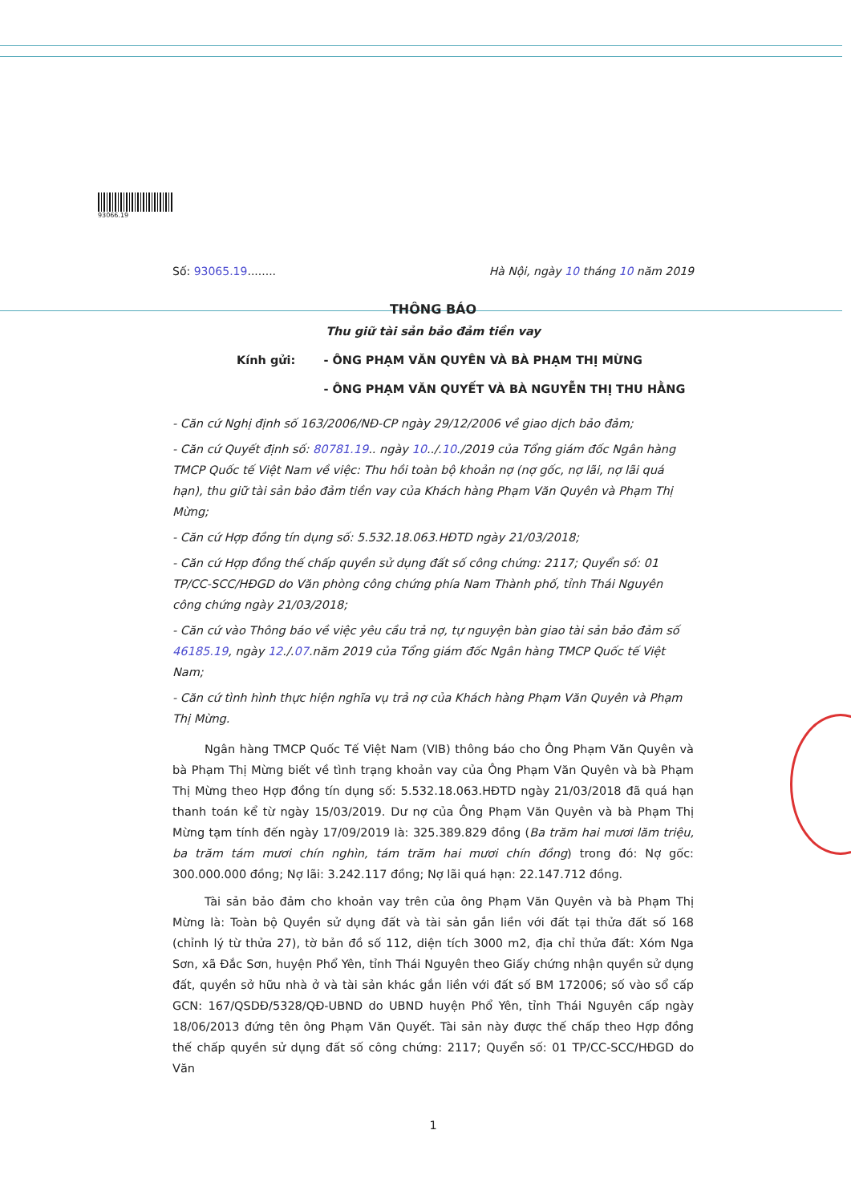93066.19
Số: 93065.19........ Hà Nội, ngày 10 tháng 10 năm 2019
THÔNG BÁO
Thu giữ tài sản bảo đảm tiền vay
Kính gửi: - ÔNG PHẠM VĂN QUYÊN VÀ BÀ PHẠM THỊ MỪNG
- ÔNG PHẠM VĂN QUYẾT VÀ BÀ NGUYỄN THỊ THU HẰNG
- Căn cứ Nghị định số 163/2006/NĐ-CP ngày 29/12/2006 về giao dịch bảo đảm;
- Căn cứ Quyết định số: 80781.19.. ngày 10../.10./2019 của Tổng giám đốc Ngân hàng TMCP Quốc tế Việt Nam về việc: Thu hồi toàn bộ khoản nợ (nợ gốc, nợ lãi, nợ lãi quá hạn), thu giữ tài sản bảo đảm tiền vay của Khách hàng Phạm Văn Quyên và Phạm Thị Mừng;
- Căn cứ Hợp đồng tín dụng số: 5.532.18.063.HĐTD ngày 21/03/2018;
- Căn cứ Hợp đồng thế chấp quyền sử dụng đất số công chứng: 2117; Quyển số: 01 TP/CC-SCC/HĐGD do Văn phòng công chứng phía Nam Thành phố, tỉnh Thái Nguyên công chứng ngày 21/03/2018;
- Căn cứ vào Thông báo về việc yêu cầu trả nợ, tự nguyện bàn giao tài sản bảo đảm số 46185.19, ngày 12./.07.năm 2019 của Tổng giám đốc Ngân hàng TMCP Quốc tế Việt Nam;
- Căn cứ tình hình thực hiện nghĩa vụ trả nợ của Khách hàng Phạm Văn Quyên và Phạm Thị Mừng.
Ngân hàng TMCP Quốc Tế Việt Nam (VIB) thông báo cho Ông Phạm Văn Quyên và bà Phạm Thị Mừng biết về tình trạng khoản vay của Ông Phạm Văn Quyên và bà Phạm Thị Mừng theo Hợp đồng tín dụng số: 5.532.18.063.HĐTD ngày 21/03/2018 đã quá hạn thanh toán kể từ ngày 15/03/2019. Dư nợ của Ông Phạm Văn Quyên và bà Phạm Thị Mừng tạm tính đến ngày 17/09/2019 là: 325.389.829 đồng (Ba trăm hai mươi lăm triệu, ba trăm tám mươi chín nghìn, tám trăm hai mươi chín đồng) trong đó: Nợ gốc: 300.000.000 đồng; Nợ lãi: 3.242.117 đồng; Nợ lãi quá hạn: 22.147.712 đồng.
Tài sản bảo đảm cho khoản vay trên của ông Phạm Văn Quyên và bà Phạm Thị Mừng là: Toàn bộ Quyền sử dụng đất và tài sản gắn liền với đất tại thửa đất số 168 (chỉnh lý từ thửa 27), tờ bản đồ số 112, diện tích 3000 m2, địa chỉ thửa đất: Xóm Nga Sơn, xã Đắc Sơn, huyện Phổ Yên, tỉnh Thái Nguyên theo Giấy chứng nhận quyền sử dụng đất, quyền sở hữu nhà ở và tài sản khác gắn liền với đất số BM 172006; số vào sổ cấp GCN: 167/QSDĐ/5328/QĐ-UBND do UBND huyện Phổ Yên, tỉnh Thái Nguyên cấp ngày 18/06/2013 đứng tên ông Phạm Văn Quyết. Tài sản này được thế chấp theo Hợp đồng thế chấp quyền sử dụng đất số công chứng: 2117; Quyển số: 01 TP/CC-SCC/HĐGD do Văn
1